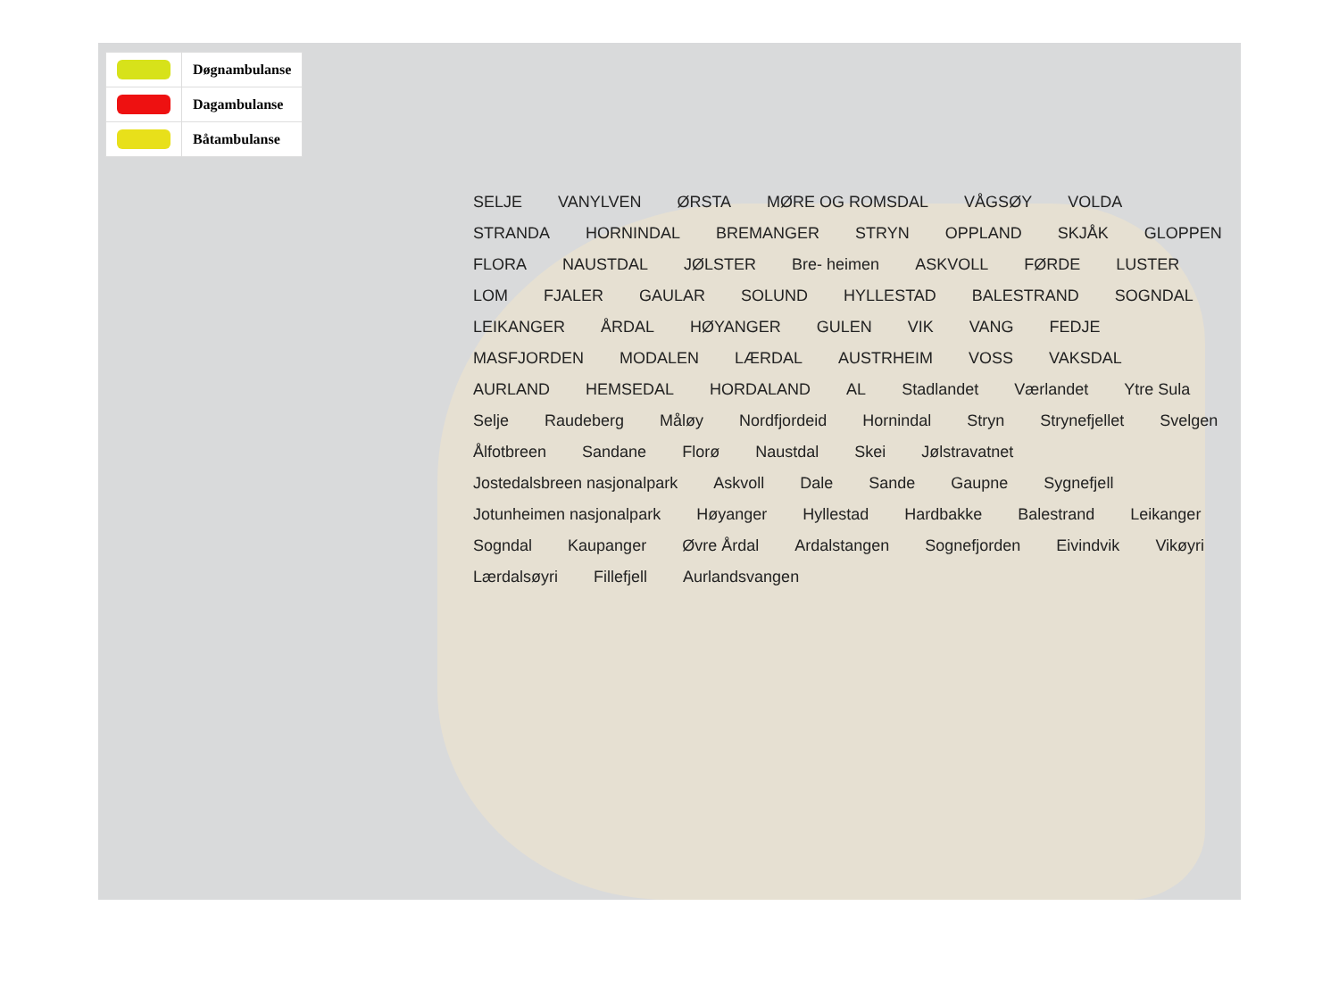| | Døgnambulanse |
| | Dagambulanse |
| | Båtambulanse |
SELJE VANYLVEN ØRSTA MØRE OG ROMSDAL VÅGSØY VOLDA STRANDA HORNINDAL BREMANGER STRYN OPPLAND SKJÅK GLOPPEN FLORA NAUSTDAL JØLSTER Bre- heimen ASKVOLL FØRDE LUSTER LOM FJALER GAULAR SOLUND HYLLESTAD BALESTRAND SOGNDAL LEIKANGER ÅRDAL HØYANGER GULEN VIK VANG FEDJE MASFJORDEN MODALEN LÆRDAL AUSTRHEIM VOSS VAKSDAL AURLAND HEMSEDAL HORDALAND AL Stadlandet Værlandet Ytre Sula Selje Raudeberg Måløy Nordfjordeid Hornindal Stryn Strynefjellet Svelgen Ålfotbreen Sandane Florø Naustdal Skei Jølstravatnet Jostedalsbreen nasjonalpark Askvoll Dale Sande Gaupne Sygnefjell Jotunheimen nasjonalpark Høyanger Hyllestad Hardbakke Balestrand Leikanger Sogndal Kaupanger Øvre Årdal Ardalstangen Sognefjorden Eivindvik Vikøyri Lærdalsøyri Fillefjell Aurlandsvangen